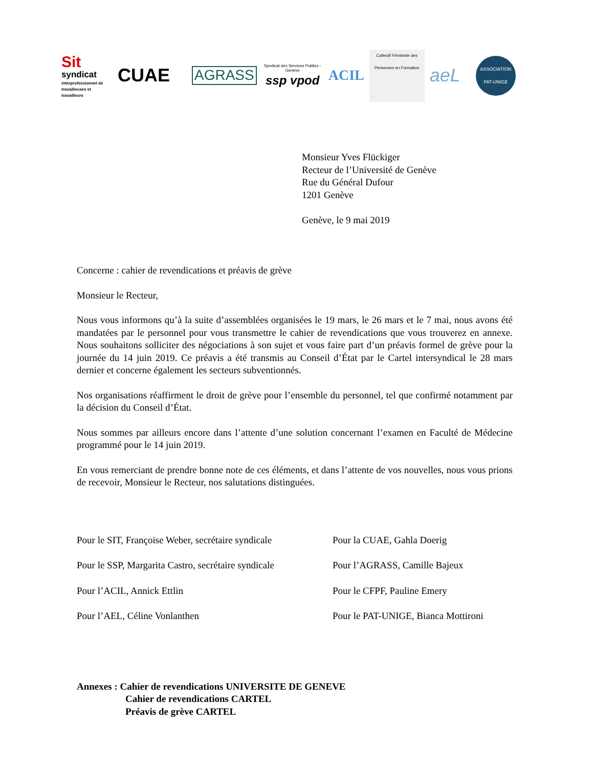Sit
syndicat
interprofessionnel de travailleuses et travailleurs
CUAE
AGRASS
Syndicat des Services Publics - Genève
ssp vpod
ACIL
Collectif Féministe des Personnes en Formation
aeL
ASSOCIATION PAT-UNIGE
Monsieur Yves Flückiger
Recteur de l’Université de Genève
Rue du Général Dufour
1201 Genève
Genève, le 9 mai 2019
Concerne : cahier de revendications et préavis de grève
Monsieur le Recteur,
Nous vous informons qu’à la suite d’assemblées organisées le 19 mars, le 26 mars et le 7 mai, nous avons été mandatées par le personnel pour vous transmettre le cahier de revendications que vous trouverez en annexe. Nous souhaitons solliciter des négociations à son sujet et vous faire part d’un préavis formel de grève pour la journée du 14 juin 2019. Ce préavis a été transmis au Conseil d’État par le Cartel intersyndical le 28 mars dernier et concerne également les secteurs subventionnés.
Nos organisations réaffirment le droit de grève pour l’ensemble du personnel, tel que confirmé notamment par la décision du Conseil d’État.
Nous sommes par ailleurs encore dans l’attente d’une solution concernant l’examen en Faculté de Médecine programmé pour le 14 juin 2019.
En vous remerciant de prendre bonne note de ces éléments, et dans l’attente de vos nouvelles, nous vous prions de recevoir, Monsieur le Recteur, nos salutations distinguées.
| Pour le SIT, Françoise Weber, secrétaire syndicale | Pour la CUAE, Gahla Doerig |
| Pour le SSP, Margarita Castro, secrétaire syndicale | Pour l’AGRASS, Camille Bajeux |
| Pour l’ACIL, Annick Ettlin | Pour le CFPF, Pauline Emery |
| Pour l’AEL, Céline Vonlanthen | Pour le PAT-UNIGE, Bianca Mottironi |
Annexes : Cahier de revendications UNIVERSITE DE GENEVE
Cahier de revendications CARTEL
Préavis de grève CARTEL